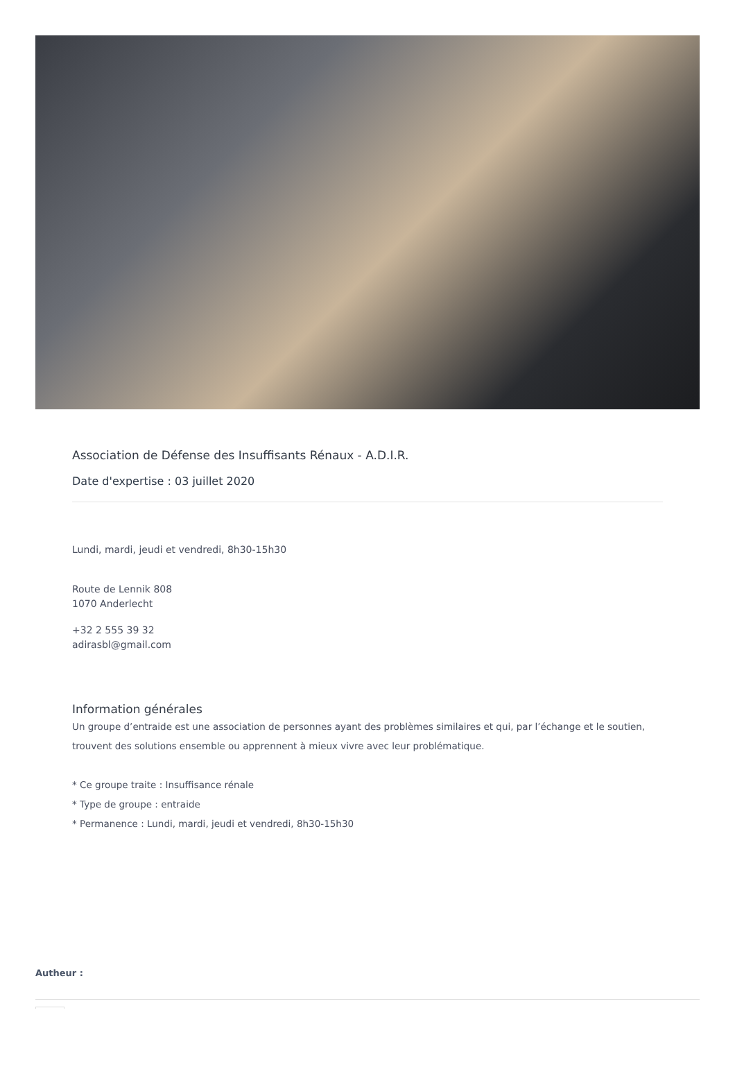Association de Défense des Insuffisants Rénaux - A.D.I.R.
Date d'expertise : 03 juillet 2020
Lundi, mardi, jeudi et vendredi, 8h30-15h30
Route de Lennik 808
1070 Anderlecht
+32 2 555 39 32
adirasbl@gmail.com
Information générales
Un groupe d’entraide est une association de personnes ayant des problèmes similaires et qui, par l’échange et le soutien, trouvent des solutions ensemble ou apprennent à mieux vivre avec leur problématique.
* Ce groupe traite : Insuffisance rénale
* Type de groupe : entraide
* Permanence : Lundi, mardi, jeudi et vendredi, 8h30-15h30
Autheur :